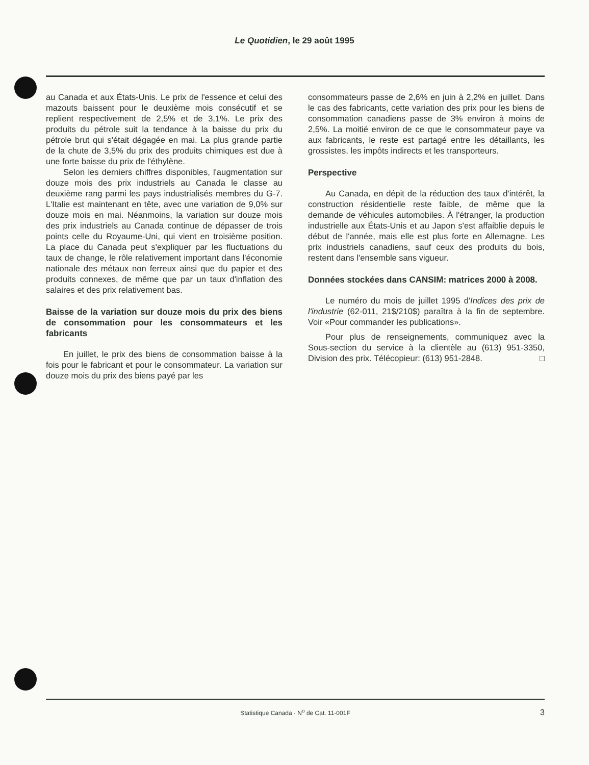Le Quotidien, le 29 août 1995
au Canada et aux États-Unis. Le prix de l'essence et celui des mazouts baissent pour le deuxième mois consécutif et se replient respectivement de 2,5% et de 3,1%. Le prix des produits du pétrole suit la tendance à la baisse du prix du pétrole brut qui s'était dégagée en mai. La plus grande partie de la chute de 3,5% du prix des produits chimiques est due à une forte baisse du prix de l'éthylène.
Selon les derniers chiffres disponibles, l'augmentation sur douze mois des prix industriels au Canada le classe au deuxième rang parmi les pays industrialisés membres du G-7. L'Italie est maintenant en tête, avec une variation de 9,0% sur douze mois en mai. Néanmoins, la variation sur douze mois des prix industriels au Canada continue de dépasser de trois points celle du Royaume-Uni, qui vient en troisième position. La place du Canada peut s'expliquer par les fluctuations du taux de change, le rôle relativement important dans l'économie nationale des métaux non ferreux ainsi que du papier et des produits connexes, de même que par un taux d'inflation des salaires et des prix relativement bas.
Baisse de la variation sur douze mois du prix des biens de consommation pour les consommateurs et les fabricants
En juillet, le prix des biens de consommation baisse à la fois pour le fabricant et pour le consommateur. La variation sur douze mois du prix des biens payé par les
consommateurs passe de 2,6% en juin à 2,2% en juillet. Dans le cas des fabricants, cette variation des prix pour les biens de consommation canadiens passe de 3% environ à moins de 2,5%. La moitié environ de ce que le consommateur paye va aux fabricants, le reste est partagé entre les détaillants, les grossistes, les impôts indirects et les transporteurs.
Perspective
Au Canada, en dépit de la réduction des taux d'intérêt, la construction résidentielle reste faible, de même que la demande de véhicules automobiles. À l'étranger, la production industrielle aux États-Unis et au Japon s'est affaiblie depuis le début de l'année, mais elle est plus forte en Allemagne. Les prix industriels canadiens, sauf ceux des produits du bois, restent dans l'ensemble sans vigueur.
Données stockées dans CANSIM: matrices 2000 à 2008.
Le numéro du mois de juillet 1995 d'Indices des prix de l'industrie (62-011, 21$/210$) paraîtra à la fin de septembre. Voir «Pour commander les publications».
Pour plus de renseignements, communiquez avec la Sous-section du service à la clientèle au (613) 951-3350, Division des prix. Télécopieur: (613) 951-2848. □
Statistique Canada · N<sup>o</sup> de Cat. 11-001F 3